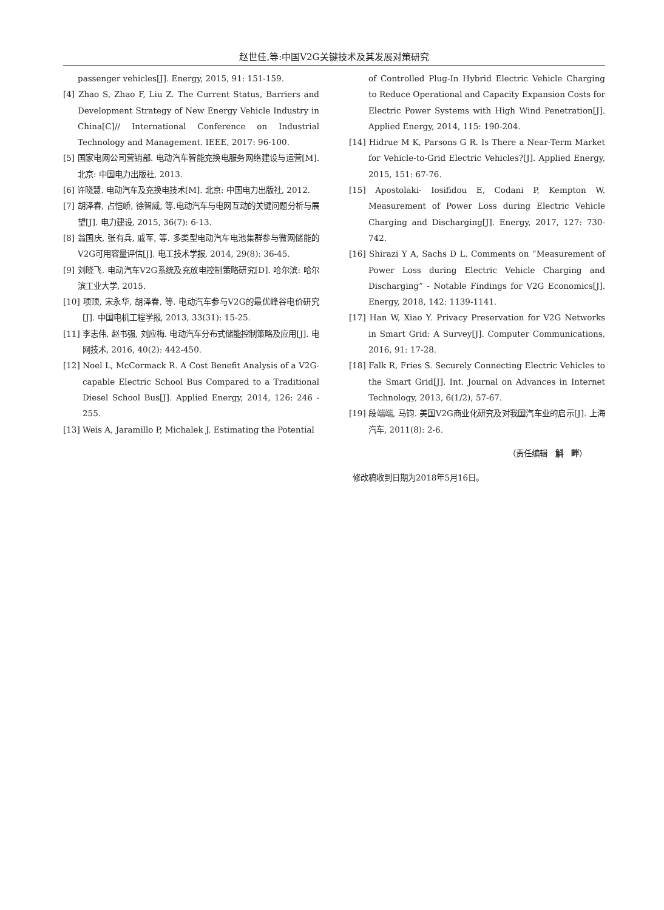赵世佳,等:中国V2G关键技术及其发展对策研究
passenger vehicles[J]. Energy, 2015, 91: 151-159.
[4] Zhao S, Zhao F, Liu Z. The Current Status, Barriers and Development Strategy of New Energy Vehicle Industry in China[C]// International Conference on Industrial Technology and Management. IEEE, 2017: 96-100.
[5] 国家电网公司营销部. 电动汽车智能充换电服务网络建设与运营[M]. 北京: 中国电力出版社, 2013.
[6] 许晓慧. 电动汽车及充换电技术[M]. 北京: 中国电力出版社, 2012.
[7] 胡泽春, 占恺峤, 徐智威, 等.电动汽车与电网互动的关键问题分析与展望[J]. 电力建设, 2015, 36(7): 6-13.
[8] 翁国庆, 张有兵, 戚军, 等. 多类型电动汽车电池集群参与微网储能的V2G可用容量评估[J]. 电工技术学报, 2014, 29(8): 36-45.
[9] 刘晓飞. 电动汽车V2G系统及充放电控制策略研究[D]. 哈尔滨: 哈尔滨工业大学, 2015.
[10] 项顶, 宋永华, 胡泽春, 等. 电动汽车参与V2G的最优峰谷电价研究[J]. 中国电机工程学报, 2013, 33(31): 15-25.
[11] 李志伟, 赵书强, 刘应梅. 电动汽车分布式储能控制策略及应用[J]. 电网技术, 2016, 40(2): 442-450.
[12] Noel L, McCormack R. A Cost Benefit Analysis of a V2G-capable Electric School Bus Compared to a Traditional Diesel School Bus[J]. Applied Energy, 2014, 126: 246 - 255.
[13] Weis A, Jaramillo P, Michalek J. Estimating the Potential
of Controlled Plug-In Hybrid Electric Vehicle Charging to Reduce Operational and Capacity Expansion Costs for Electric Power Systems with High Wind Penetration[J]. Applied Energy, 2014, 115: 190-204.
[14] Hidrue M K, Parsons G R. Is There a Near-Term Market for Vehicle-to-Grid Electric Vehicles?[J]. Applied Energy, 2015, 151: 67-76.
[15] Apostolaki- Iosifidou E, Codani P, Kempton W. Measurement of Power Loss during Electric Vehicle Charging and Discharging[J]. Energy, 2017, 127: 730-742.
[16] Shirazi Y A, Sachs D L. Comments on “Measurement of Power Loss during Electric Vehicle Charging and Discharging” - Notable Findings for V2G Economics[J]. Energy, 2018, 142: 1139-1141.
[17] Han W, Xiao Y. Privacy Preservation for V2G Networks in Smart Grid: A Survey[J]. Computer Communications, 2016, 91: 17-28.
[18] Falk R, Fries S. Securely Connecting Electric Vehicles to the Smart Grid[J]. Int. Journal on Advances in Internet Technology, 2013, 6(1/2), 57-67.
[19] 段端端, 马钧. 美国V2G商业化研究及对我国汽车业的启示[J]. 上海汽车, 2011(8): 2-6.
（责任编辑　斛　畔）
修改稿收到日期为2018年5月16日。